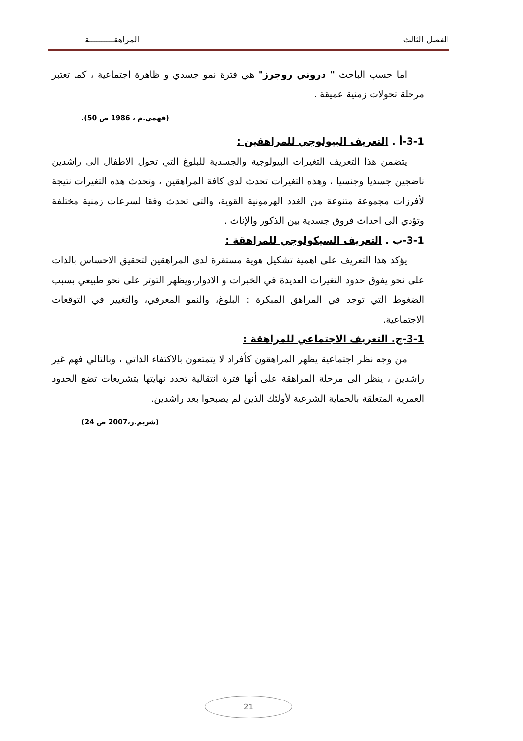الفصل الثالث المراهقــــــــــة
اما حسب الباحث " دروني روجرز" هي فترة نمو جسدي و ظاهرة اجتماعية ، كما تعتبر مرحلة تحولات زمنية عميقة .
(فهمي.م ، 1986 ص 50).
3-1-أ . التعريف البيولوجي للمراهقين :
يتضمن هذا التعريف التغيرات البيولوجية والجسدية للبلوغ التي تحول الاطفال الى راشدين ناضجين جسديا وجنسيا ، وهذه التغيرات تحدث لدى كافة المراهقين ، وتحدث هذه التغيرات نتيجة لأفرزات مجموعة متنوعة من الغدد الهرمونية القوية، والتي تحدث وفقا لسرعات زمنية مختلفة وتؤدي الى احداث فروق جسدية بين الذكور والإناث .
3-1-ب . التعريف السيكولوجي للمراهقة :
يؤكد هذا التعريف على اهمية تشكيل هوية مستقرة لدى المراهقين لتحقيق الاحساس بالذات على نحو يفوق حدود التغيرات العديدة في الخبرات و الادوار،ويظهر التوتر على نحو طبيعي بسبب الضغوط التي توجد في المراهق المبكرة : البلوغ، والنمو المعرفي، والتغيير في التوقعات الاجتماعية.
3-1-ج. التعريف الاجتماعي للمراهقة :
من وجه نظر اجتماعية يظهر المراهقون كأفراد لا يتمتعون بالاكتفاء الذاتي ، وبالتالي فهم غير راشدين ، ينظر الى مرحلة المراهقة على أنها فترة انتقالية تحدد نهايتها بتشريعات تضع الحدود العمرية المتعلقة بالحماية الشرعية لأولئك الذين لم يصبحوا بعد راشدين.
(شريم.ر،2007 ص 24)
21